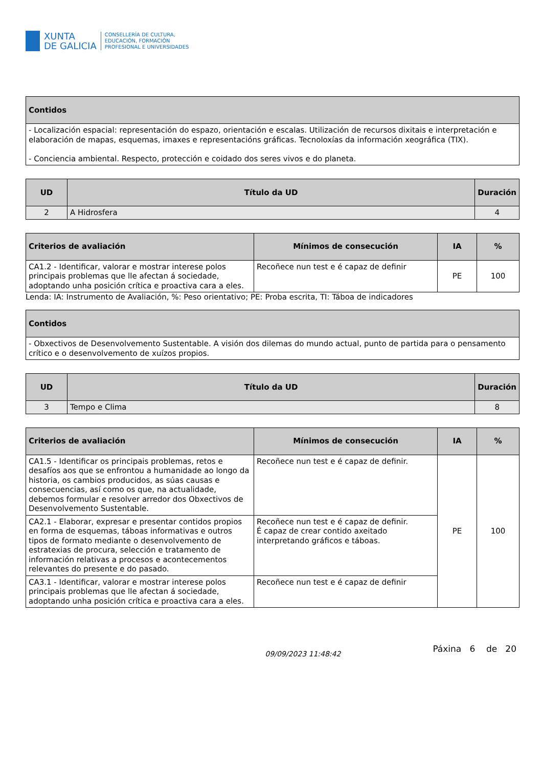XUNTA
DE GALICIA
CONSELLERÍA DE CULTURA,
EDUCACIÓN, FORMACIÓN
PROFESIONAL E UNIVERSIDADES
| Contidos |
| --- |
| - Localización espacial: representación do espazo, orientación e escalas. Utilización de recursos dixitais e interpretación e elaboración de mapas, esquemas, imaxes e representacións gráficas. Tecnoloxías da información xeográfica (TIX). - Conciencia ambiental. Respecto, protección e coidado dos seres vivos e do planeta. |
| UD | Título da UD | Duración |
| --- | --- | --- |
| 2 | A Hidrosfera | 4 |
| Criterios de avaliación | Mínimos de consecución | IA | % |
| --- | --- | --- | --- |
| CA1.2 - Identificar, valorar e mostrar interese polos principais problemas que lle afectan á sociedade, adoptando unha posición crítica e proactiva cara a eles. | Recoñece nun test e é capaz de definir | PE | 100 |
Lenda: IA: Instrumento de Avaliación, %: Peso orientativo; PE: Proba escrita, TI: Táboa de indicadores
| Contidos |
| --- |
| - Obxectivos de Desenvolvemento Sustentable. A visión dos dilemas do mundo actual, punto de partida para o pensamento crítico e o desenvolvemento de xuízos propios. |
| UD | Título da UD | Duración |
| --- | --- | --- |
| 3 | Tempo e Clima | 8 |
| Criterios de avaliación | Mínimos de consecución | IA | % |
| --- | --- | --- | --- |
| CA1.5 - Identificar os principais problemas, retos e desafíos aos que se enfrontou a humanidade ao longo da historia, os cambios producidos, as súas causas e consecuencias, así como os que, na actualidade, debemos formular e resolver arredor dos Obxectivos de Desenvolvemento Sustentable. | Recoñece nun test e é capaz de definir. | PE | 100 |
| CA2.1 - Elaborar, expresar e presentar contidos propios en forma de esquemas, táboas informativas e outros tipos de formato mediante o desenvolvemento de estratexias de procura, selección e tratamento de información relativas a procesos e acontecementos relevantes do presente e do pasado. | Recoñece nun test e é capaz de definir. É capaz de crear contido axeitado interpretando gráficos e táboas. | | |
| CA3.1 - Identificar, valorar e mostrar interese polos principais problemas que lle afectan á sociedade, adoptando unha posición crítica e proactiva cara a eles. | Recoñece nun test e é capaz de definir | | |
09/09/2023 11:48:42 Páxina 6 de 20